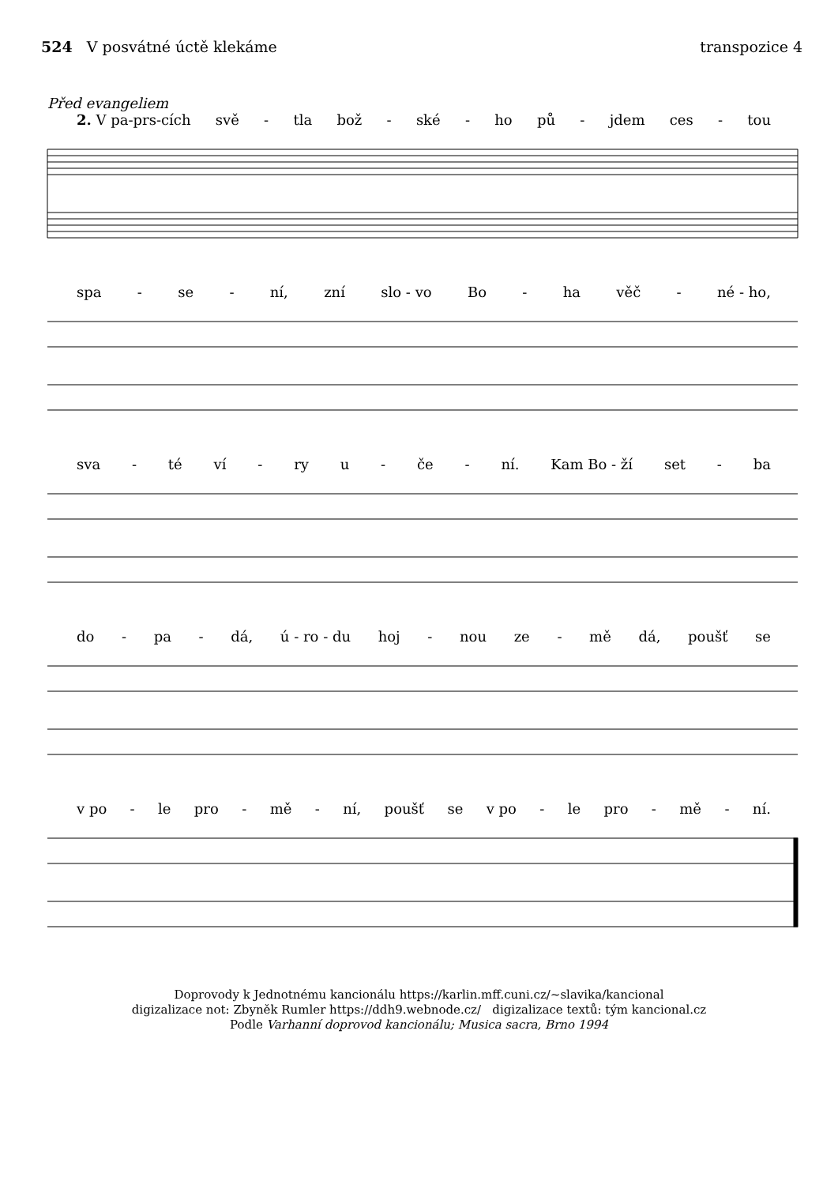524 V posvátné úctě klekáme transpozice 4
Před evangeliem
2. V pa-prs-cích svě - tla bož - ské - ho pů - jdem ces - tou
spa - se - ní, zní slo - vo Bo - ha věč - né - ho,
sva - té ví - ry u - če - ní. Kam Bo - ží set - ba
do - pa - dá, ú - ro - du hoj - nou ze - mě dá, poušť se
v po - le pro - mě - ní, poušť se v po - le pro - mě - ní.
Doprovody k Jednotnému kancionálu https://karlin.mff.cuni.cz/~slavika/kancional
digizalizace not: Zbyněk Rumler https://ddh9.webnode.cz/ digizalizace textů: tým kancional.cz
Podle Varhanní doprovod kancionálu; Musica sacra, Brno 1994